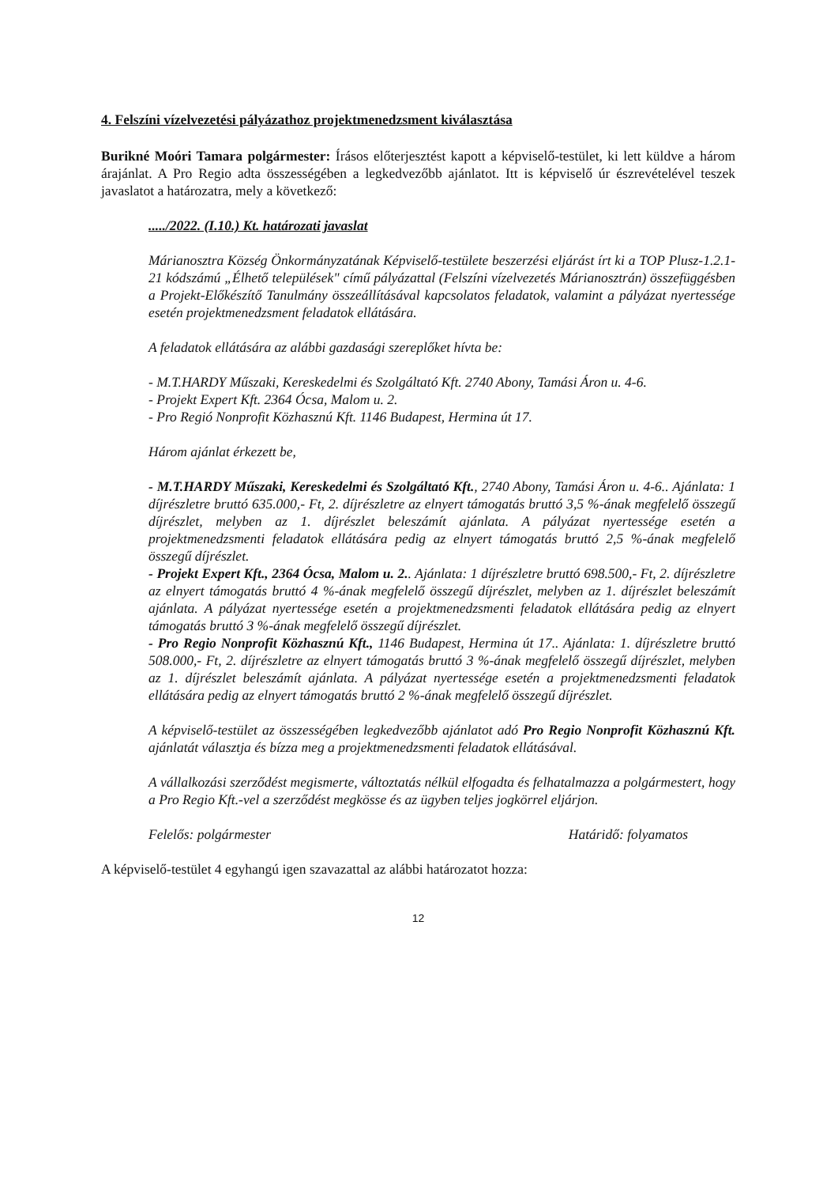4. Felszíni vízelvezetési pályázathoz projektmenedzsment kiválasztása
Burikné Moóri Tamara polgármester: Írásos előterjesztést kapott a képviselő-testület, ki lett küldve a három árajánlat. A Pro Regio adta összességében a legkedvezőbb ajánlatot. Itt is képviselő úr észrevételével teszek javaslatot a határozatra, mely a következő:
...../2022. (I.10.) Kt. határozati javaslat
Márianosztra Község Önkormányzatának Képviselő-testülete beszerzési eljárást írt ki a TOP Plusz-1.2.1-21 kódszámú „Élhető települések" című pályázattal (Felszíni vízelvezetés Márianosztrán) összefüggésben a Projekt-Előkészítő Tanulmány összeállításával kapcsolatos feladatok, valamint a pályázat nyertessége esetén projektmenedzsment feladatok ellátására.
A feladatok ellátására az alábbi gazdasági szereplőket hívta be:
- M.T.HARDY Műszaki, Kereskedelmi és Szolgáltató Kft. 2740 Abony, Tamási Áron u. 4-6.
- Projekt Expert Kft. 2364 Ócsa, Malom u. 2.
- Pro Regió Nonprofit Közhasznú Kft. 1146 Budapest, Hermina út 17.
Három ajánlat érkezett be,
- M.T.HARDY Műszaki, Kereskedelmi és Szolgáltató Kft., 2740 Abony, Tamási Áron u. 4-6.. Ajánlata: 1 díjrészletre bruttó 635.000,- Ft, 2. díjrészletre az elnyert támogatás bruttó 3,5 %-ának megfelelő összegű díjrészlet, melyben az 1. díjrészlet beleszámít ajánlata. A pályázat nyertessége esetén a projektmenedzsmenti feladatok ellátására pedig az elnyert támogatás bruttó 2,5 %-ának megfelelő összegű díjrészlet.
- Projekt Expert Kft., 2364 Ócsa, Malom u. 2.. Ajánlata: 1 díjrészletre bruttó 698.500,- Ft, 2. díjrészletre az elnyert támogatás bruttó 4 %-ának megfelelő összegű díjrészlet, melyben az 1. díjrészlet beleszámít ajánlata. A pályázat nyertessége esetén a projektmenedzsmenti feladatok ellátására pedig az elnyert támogatás bruttó 3 %-ának megfelelő összegű díjrészlet.
- Pro Regio Nonprofit Közhasznú Kft., 1146 Budapest, Hermina út 17.. Ajánlata: 1. díjrészletre bruttó 508.000,- Ft, 2. díjrészletre az elnyert támogatás bruttó 3 %-ának megfelelő összegű díjrészlet, melyben az 1. díjrészlet beleszámít ajánlata. A pályázat nyertessége esetén a projektmenedzsmenti feladatok ellátására pedig az elnyert támogatás bruttó 2 %-ának megfelelő összegű díjrészlet.
A képviselő-testület az összességében legkedvezőbb ajánlatot adó Pro Regio Nonprofit Közhasznú Kft. ajánlatát választja és bízza meg a projektmenedzsmenti feladatok ellátásával.
A vállalkozási szerződést megismerte, változtatás nélkül elfogadta és felhatalmazza a polgármestert, hogy a Pro Regio Kft.-vel a szerződést megkösse és az ügyben teljes jogkörrel eljárjon.
Felelős: polgármester Határidő: folyamatos
A képviselő-testület 4 egyhangú igen szavazattal az alábbi határozatot hozza:
12